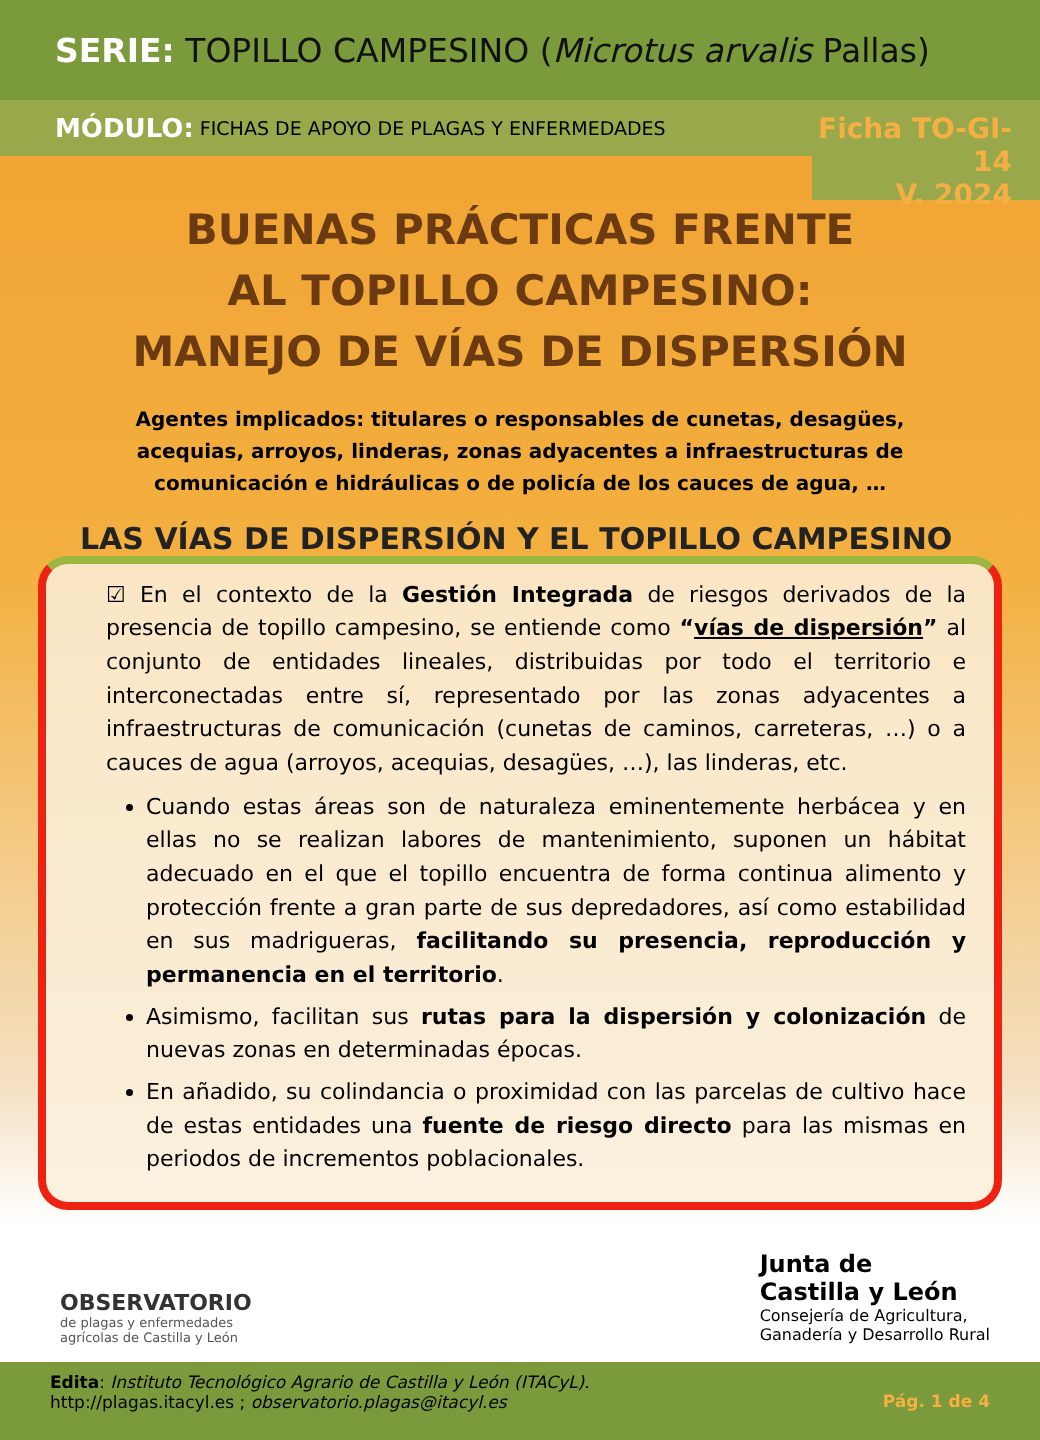SERIE: TOPILLO CAMPESINO (Microtus arvalis Pallas)
MÓDULO: FICHAS DE APOYO DE PLAGAS Y ENFERMEDADES
Ficha TO-GI-14
V. 2024
BUENAS PRÁCTICAS FRENTE
AL TOPILLO CAMPESINO:
MANEJO DE VÍAS DE DISPERSIÓN
Agentes implicados: titulares o responsables de cunetas, desagües, acequias, arroyos, linderas, zonas adyacentes a infraestructuras de comunicación e hidráulicas o de policía de los cauces de agua, …
LAS VÍAS DE DISPERSIÓN Y EL TOPILLO CAMPESINO
☑ En el contexto de la Gestión Integrada de riesgos derivados de la presencia de topillo campesino, se entiende como “vías de dispersión” al conjunto de entidades lineales, distribuidas por todo el territorio e interconectadas entre sí, representado por las zonas adyacentes a infraestructuras de comunicación (cunetas de caminos, carreteras, …) o a cauces de agua (arroyos, acequias, desagües, …), las linderas, etc.
Cuando estas áreas son de naturaleza eminentemente herbácea y en ellas no se realizan labores de mantenimiento, suponen un hábitat adecuado en el que el topillo encuentra de forma continua alimento y protección frente a gran parte de sus depredadores, así como estabilidad en sus madrigueras, facilitando su presencia, reproducción y permanencia en el territorio.
Asimismo, facilitan sus rutas para la dispersión y colonización de nuevas zonas en determinadas épocas.
En añadido, su colindancia o proximidad con las parcelas de cultivo hace de estas entidades una fuente de riesgo directo para las mismas en periodos de incrementos poblacionales.
OBSERVATORIO
de plagas y enfermedades
agrícolas de Castilla y León
Junta de
Castilla y León
Consejería de Agricultura,
Ganadería y Desarrollo Rural
Edita: Instituto Tecnológico Agrario de Castilla y León (ITACyL).
http://plagas.itacyl.es ; observatorio.plagas@itacyl.es
Pág. 1 de 4